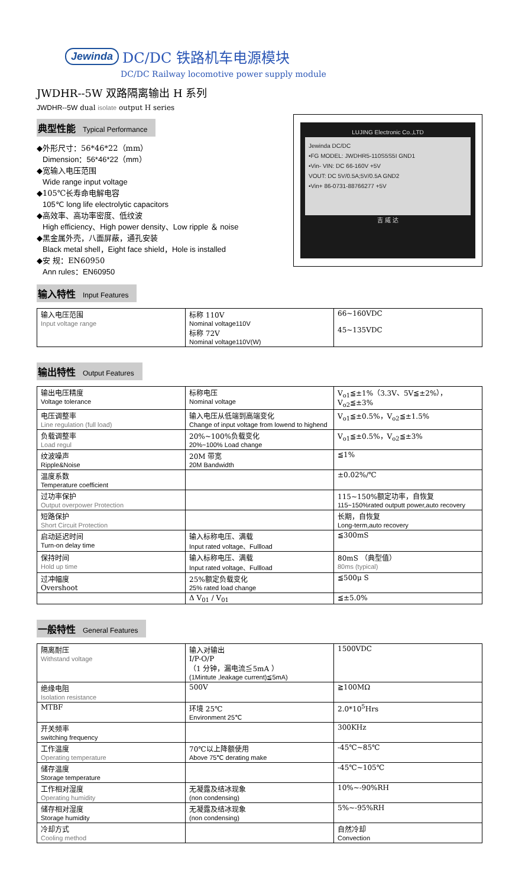Jewinda DC/DC 铁路机车电源模块
DC/DC Railway locomotive power supply module
JWDHR--5W 双路隔离输出 H 系列
JWDHR--5W dual isolate output H series
典型性能 Typical Performance
◆外形尺寸：56*46*22（mm）
Dimension：56*46*22（mm）
◆宽输入电压范围
Wide range input voltage
◆105℃长寿命电解电容
105℃ long life electrolytic capacitors
◆高效率、高功率密度、低纹波
High efficiency、High power density、Low ripple ＆ noise
◆黑金属外壳，八面屏蔽，通孔安装
Black metal shell，Eight face shield，Hole is installed
◆安 规：EN60950
Ann rules：EN60950
LUJING Electronic Co.,LTD
Jewinda DC/DC
•FG MODEL: JWDHR5-110S5S5I GND1
•Vin- VIN: DC 66-160V +5V
VOUT: DC 5V/0.5A;5V/0.5A GND2
•Vin+ 86-0731-88766277 +5V
吉 威 达
输入特性 Input Features
| 输入电压范围 Input voltage range | 标称 110V Nominal voltage110V 标称 72V Nominal voltage110V(W) | 66~160VDC 45~135VDC |
输出特性 Output Features
| 输出电压精度 Voltage tolerance | 标称电压 Nominal voltage | V<sub>o1</sub>≦±1%（3.3V、5V≦±2%），V<sub>o2</sub>≦±3% |
| 电压调整率 Line regulation (full load) | 输入电压从低端到高端变化 Change of input voltage from lowend to highend | V<sub>o1</sub>≦±0.5%，V<sub>o2</sub>≦±1.5% |
| 负载调整率 Load regul | 20%~100%负载变化 20%~100% Load change | V<sub>o1</sub>≦±0.5%，V<sub>o2</sub>≦±3% |
| 纹波噪声 Ripple&Noise | 20M 带宽 20M Bandwidth | ≦1% |
| 温度系数 Temperature coefficient | | ±0.02%/℃ |
| 过功率保护 Output overpower Protection | | 115~150%额定功率，自恢复 115~150%rated outputt power,auto recovery |
| 短路保护 Short Circuit Protection | | 长期，自恢复 Long-term,auto recovery |
| 启动延迟时间 Turn-on delay time | 输入标称电压、满载 Input rated voltage、Fullload | ≦300mS |
| 保持时间 Hold up time | 输入标称电压、满载 Input rated voltage、Fullload | 80mS （典型值） 80ms (typical) |
| 过冲幅度 Overshoot | 25%额定负载变化 25% rated load change | ≦500μ S |
| | Δ V<sub>01</sub> / V<sub>01</sub> | ≦±5.0% |
一般特性 General Features
| 隔离耐压 Withstand voltage | 输入对输出 I/P-O/P （1 分钟，漏电流≦5mA ） (1Mintute ,leakage current)≦5mA) | 1500VDC |
| 绝缘电阻 Isolation resistance | 500V | ≧100MΩ |
| MTBF | 环境 25℃ Environment 25℃ | 2.0*10<sup>5</sup>Hrs |
| 开关频率 switching frequency | | 300KHz |
| 工作温度 Operating temperature | 70℃以上降额使用 Above 75℃ derating make | -45℃~85℃ |
| 储存温度 Storage temperature | | -45℃~105℃ |
| 工作相对湿度 Operating humidity | 无凝露及结冰现象 (non condensing) | 10%~-90%RH |
| 储存相对湿度 Storage humidity | 无凝露及结冰现象 (non condensing) | 5%~-95%RH |
| 冷却方式 Cooling method | | 自然冷却 Convection |